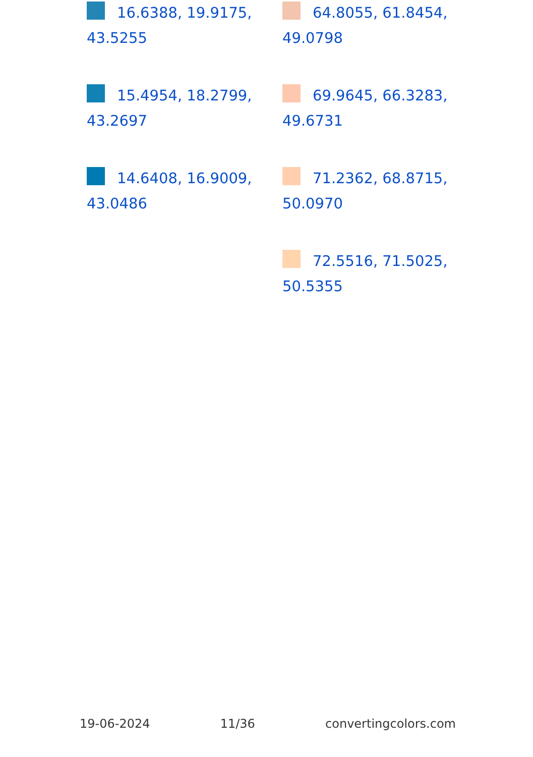16.6388, 19.9175, 43.5255
15.4954, 18.2799, 43.2697
14.6408, 16.9009, 43.0486
64.8055, 61.8454, 49.0798
69.9645, 66.3283, 49.6731
71.2362, 68.8715, 50.0970
72.5516, 71.5025, 50.5355
19-06-2024 11/36 convertingcolors.com